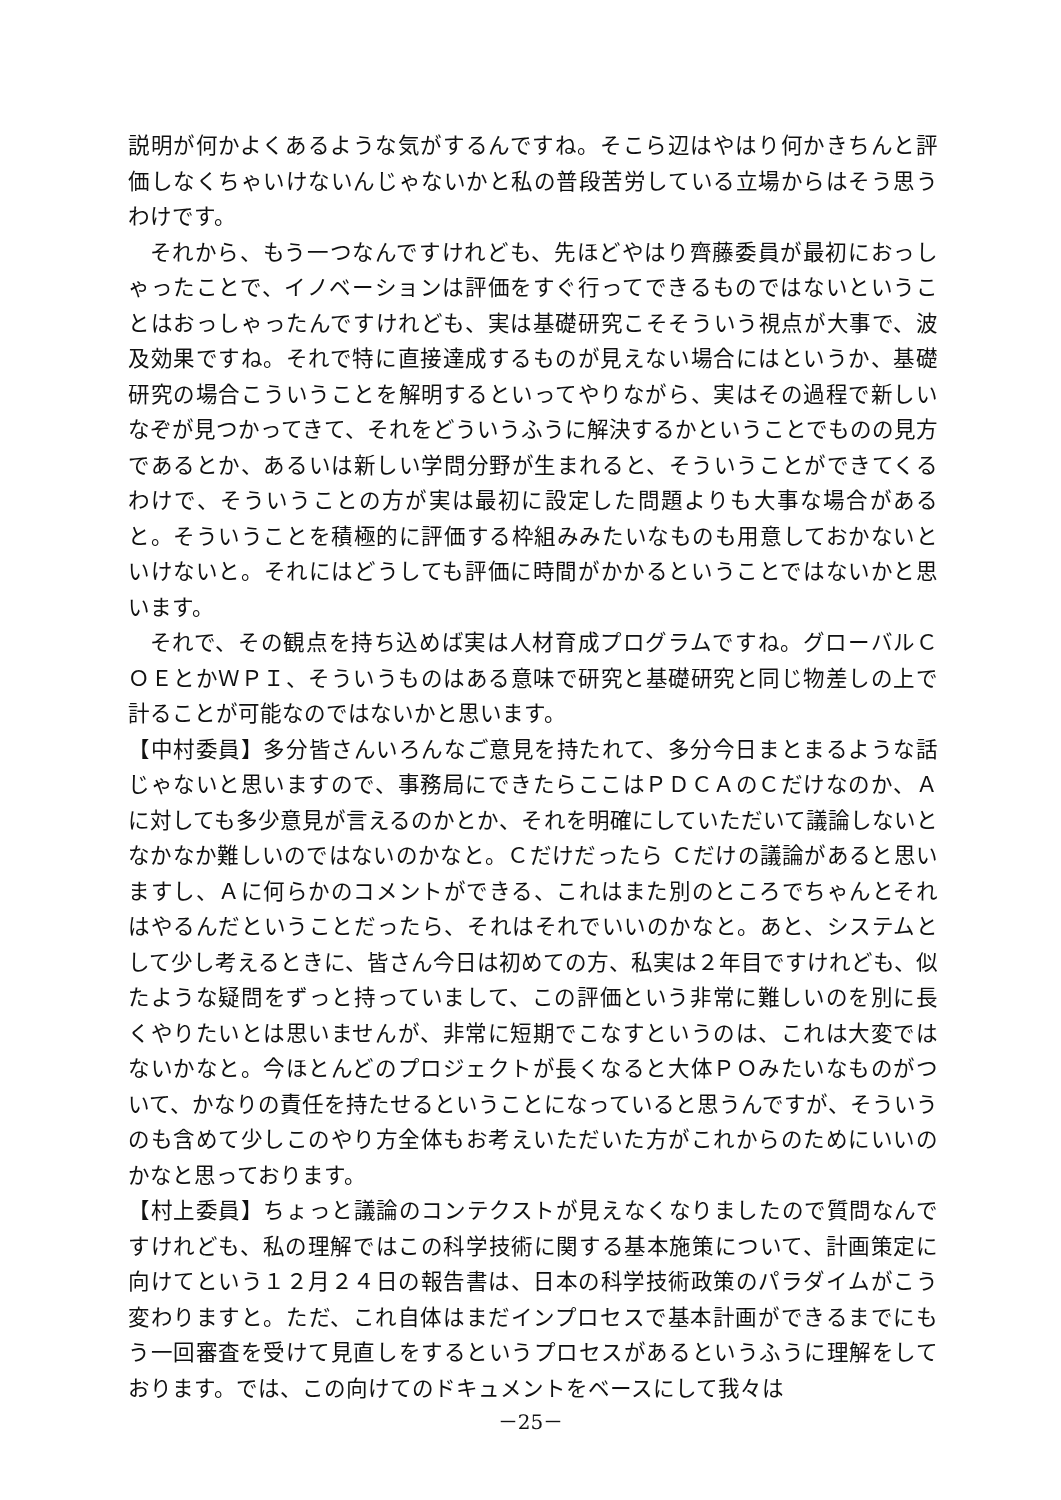説明が何かよくあるような気がするんですね。そこら辺はやはり何かきちんと評価しなくちゃいけないんじゃないかと私の普段苦労している立場からはそう思うわけです。
それから、もう一つなんですけれども、先ほどやはり齊藤委員が最初におっしゃったことで、イノベーションは評価をすぐ行ってできるものではないということはおっしゃったんですけれども、実は基礎研究こそそういう視点が大事で、波及効果ですね。それで特に直接達成するものが見えない場合にはというか、基礎研究の場合こういうことを解明するといってやりながら、実はその過程で新しいなぞが見つかってきて、それをどういうふうに解決するかということでものの見方であるとか、あるいは新しい学問分野が生まれると、そういうことができてくるわけで、そういうことの方が実は最初に設定した問題よりも大事な場合があると。そういうことを積極的に評価する枠組みみたいなものも用意しておかないといけないと。それにはどうしても評価に時間がかかるということではないかと思います。
それで、その観点を持ち込めば実は人材育成プログラムですね。グローバルＣＯＥとかＷＰＩ、そういうものはある意味で研究と基礎研究と同じ物差しの上で計ることが可能なのではないかと思います。
【中村委員】多分皆さんいろんなご意見を持たれて、多分今日まとまるような話じゃないと思いますので、事務局にできたらここはＰＤＣＡのＣだけなのか、Ａに対しても多少意見が言えるのかとか、それを明確にしていただいて議論しないとなかなか難しいのではないのかなと。Ｃだけだったら Ｃだけの議論があると思いますし、Ａに何らかのコメントができる、これはまた別のところでちゃんとそれはやるんだということだったら、それはそれでいいのかなと。あと、システムとして少し考えるときに、皆さん今日は初めての方、私実は２年目ですけれども、似たような疑問をずっと持っていまして、この評価という非常に難しいのを別に長くやりたいとは思いませんが、非常に短期でこなすというのは、これは大変ではないかなと。今ほとんどのプロジェクトが長くなると大体ＰＯみたいなものがついて、かなりの責任を持たせるということになっていると思うんですが、そういうのも含めて少しこのやり方全体もお考えいただいた方がこれからのためにいいのかなと思っております。
【村上委員】ちょっと議論のコンテクストが見えなくなりましたので質問なんですけれども、私の理解ではこの科学技術に関する基本施策について、計画策定に向けてという１２月２４日の報告書は、日本の科学技術政策のパラダイムがこう変わりますと。ただ、これ自体はまだインプロセスで基本計画ができるまでにもう一回審査を受けて見直しをするというプロセスがあるというふうに理解をしております。では、この向けてのドキュメントをベースにして我々は
－25－